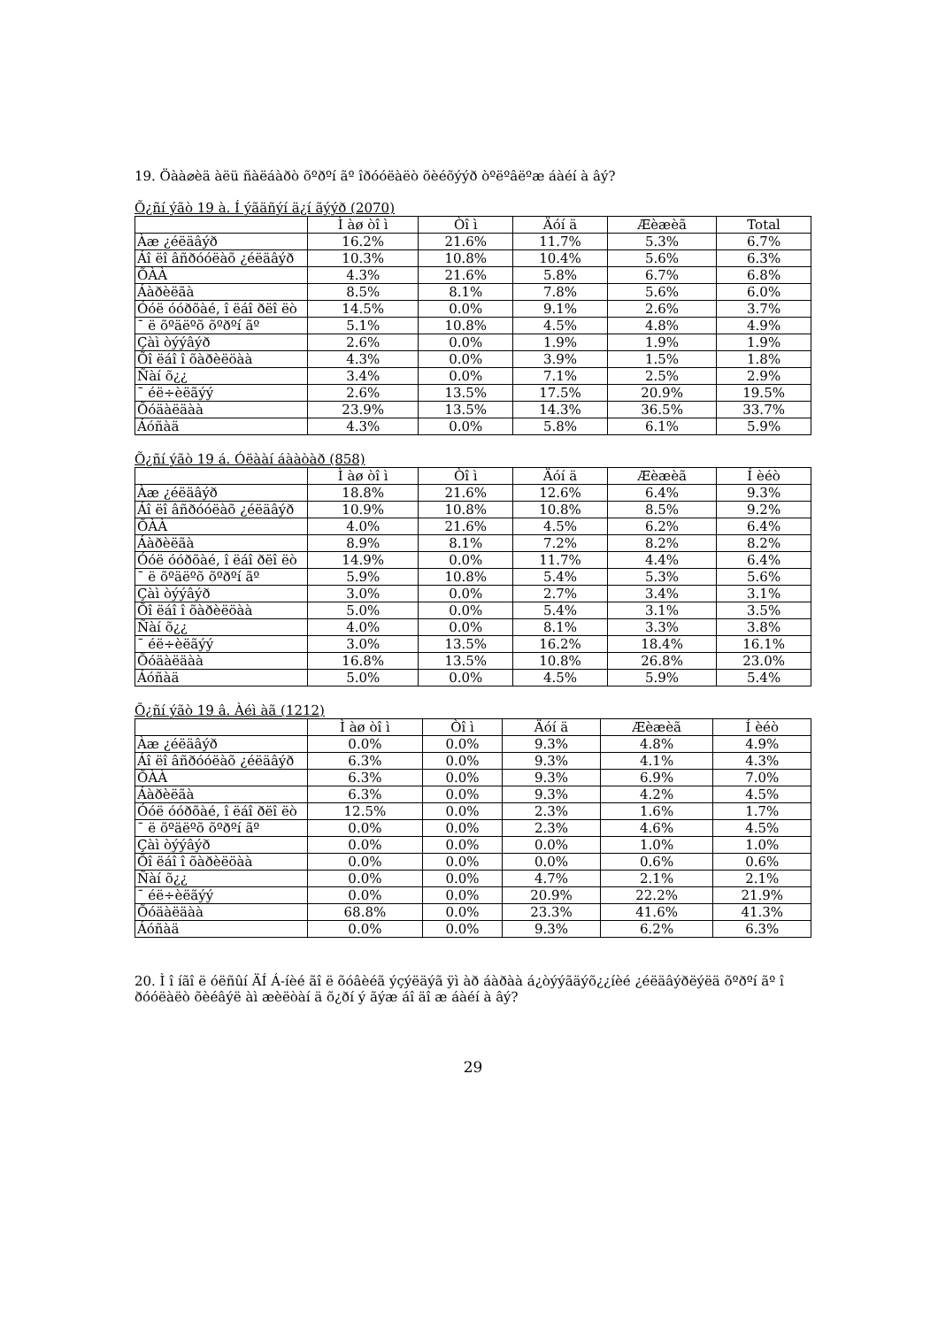19. Öàà⌀èä àëü ñàëáàðò õºðºí ãº îðóóëàëò õèéõýýð òºëºâëºæ áàéí à âý?
Õ¿ñí ýãò 19 à. Í ýãäñýí ä¿í ãýýð (2070)
| | Ì àø òî ì | Òî ì | Äóí ä | Æèæèã | Total |
| --- | --- | --- | --- | --- | --- |
| Àæ ¿éëäâýð | 16.2% | 21.6% | 11.7% | 5.3% | 6.7% |
| Áî ëî âñðóóëàõ ¿éëäâýð | 10.3% | 10.8% | 10.4% | 5.6% | 6.3% |
| ÕÀÀ | 4.3% | 21.6% | 5.8% | 6.7% | 6.8% |
| Áàðèëãà | 8.5% | 8.1% | 7.8% | 5.6% | 6.0% |
| Óóë óóðõàé, î ëáî ðëî ëò | 14.5% | 0.0% | 9.1% | 2.6% | 3.7% |
| ¯ ë õºäëºõ õºðºí ãº | 5.1% | 10.8% | 4.5% | 4.8% | 4.9% |
| Çàì òýýâýð | 2.6% | 0.0% | 1.9% | 1.9% | 1.9% |
| Õî ëáî î õàðèëöàà | 4.3% | 0.0% | 3.9% | 1.5% | 1.8% |
| Ñàí õ¿¿ | 3.4% | 0.0% | 7.1% | 2.5% | 2.9% |
| ¯ éë÷èëãýý | 2.6% | 13.5% | 17.5% | 20.9% | 19.5% |
| Õóäàëäàà | 23.9% | 13.5% | 14.3% | 36.5% | 33.7% |
| Áóñàä | 4.3% | 0.0% | 5.8% | 6.1% | 5.9% |
Õ¿ñí ýãò 19 á. Óëààí áààòàð (858)
| | Ì àø òî ì | Òî ì | Äóí ä | Æèæèã | Í èéò |
| --- | --- | --- | --- | --- | --- |
| Àæ ¿éëäâýð | 18.8% | 21.6% | 12.6% | 6.4% | 9.3% |
| Áî ëî âñðóóëàõ ¿éëäâýð | 10.9% | 10.8% | 10.8% | 8.5% | 9.2% |
| ÕÀÀ | 4.0% | 21.6% | 4.5% | 6.2% | 6.4% |
| Áàðèëãà | 8.9% | 8.1% | 7.2% | 8.2% | 8.2% |
| Óóë óóðõàé, î ëáî ðëî ëò | 14.9% | 0.0% | 11.7% | 4.4% | 6.4% |
| ¯ ë õºäëºõ õºðºí ãº | 5.9% | 10.8% | 5.4% | 5.3% | 5.6% |
| Çàì òýýâýð | 3.0% | 0.0% | 2.7% | 3.4% | 3.1% |
| Õî ëáî î õàðèëöàà | 5.0% | 0.0% | 5.4% | 3.1% | 3.5% |
| Ñàí õ¿¿ | 4.0% | 0.0% | 8.1% | 3.3% | 3.8% |
| ¯ éë÷èëãýý | 3.0% | 13.5% | 16.2% | 18.4% | 16.1% |
| Õóäàëäàà | 16.8% | 13.5% | 10.8% | 26.8% | 23.0% |
| Áóñàä | 5.0% | 0.0% | 4.5% | 5.9% | 5.4% |
Õ¿ñí ýãò 19 â. Àéì àã (1212)
| | Ì àø òî ì | Òî ì | Äóí ä | Æèæèã | Í èéò |
| --- | --- | --- | --- | --- | --- |
| Àæ ¿éëäâýð | 0.0% | 0.0% | 9.3% | 4.8% | 4.9% |
| Áî ëî âñðóóëàõ ¿éëäâýð | 6.3% | 0.0% | 9.3% | 4.1% | 4.3% |
| ÕÀÀ | 6.3% | 0.0% | 9.3% | 6.9% | 7.0% |
| Áàðèëãà | 6.3% | 0.0% | 9.3% | 4.2% | 4.5% |
| Óóë óóðõàé, î ëáî ðëî ëò | 12.5% | 0.0% | 2.3% | 1.6% | 1.7% |
| ¯ ë õºäëºõ õºðºí ãº | 0.0% | 0.0% | 2.3% | 4.6% | 4.5% |
| Çàì òýýâýð | 0.0% | 0.0% | 0.0% | 1.0% | 1.0% |
| Õî ëáî î õàðèëöàà | 0.0% | 0.0% | 0.0% | 0.6% | 0.6% |
| Ñàí õ¿¿ | 0.0% | 0.0% | 4.7% | 2.1% | 2.1% |
| ¯ éë÷èëãýý | 0.0% | 0.0% | 20.9% | 22.2% | 21.9% |
| Õóäàëäàà | 68.8% | 0.0% | 23.3% | 41.6% | 41.3% |
| Áóñàä | 0.0% | 0.0% | 9.3% | 6.2% | 6.3% |
20. Ì î íãî ë óëñûí ÄÍ Á-íèé ãî ë õóâèéã ýçýëäýã ÿì àð áàðàà á¿òýýãäýõ¿¿íèé ¿éëäâýðëýëä õºðºí ãº î ðóóëàëò õèéâýë àì æèëòàí ä õ¿ðí ý ãýæ áî äî æ áàéí à âý?
29